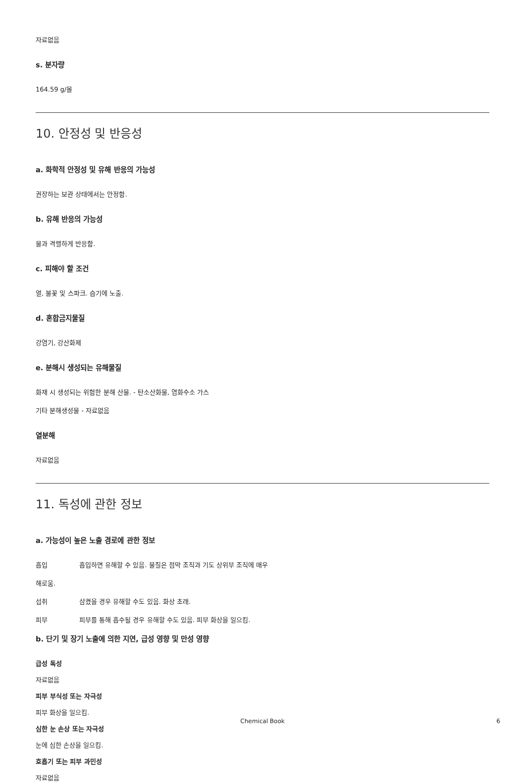자료없음
s. 분자량
164.59 g/몰
10. 안정성 및 반응성
a. 화학적 안정성 및 유해 반응의 가능성
권장하는 보관 상태에서는 안정함.
b. 유해 반응의 가능성
물과 격렬하게 반응함.
c. 피해야 할 조건
열, 불꽃 및 스파크. 습기에 노출.
d. 혼합금지물질
강염기, 강산화제
e. 분해시 생성되는 유해물질
화재 시 생성되는 위험한 분해 산물. - 탄소산화물, 염화수소 가스
기타 분해생성물 - 자료없음
열분해
자료없음
11. 독성에 관한 정보
a. 가능성이 높은 노출 경로에 관한 정보
흡입 흡입하면 유해할 수 있음. 물질은 점막 조직과 기도 상위부 조직에 매우
해로움.
섭취 삼켰을 경우 유해할 수도 있음. 화상 초래.
피부 피부를 통해 흡수될 경우 유해할 수도 있음. 피부 화상을 일으킴.
b. 단기 및 장기 노출에 의한 지연, 급성 영향 및 만성 영향
급성 독성
자료없음
피부 부식성 또는 자극성
피부 화상을 일으킴.
심한 눈 손상 또는 자극성
눈에 심한 손상을 일으킴.
호흡기 또는 피부 과민성
자료없음
Chemical Book
6